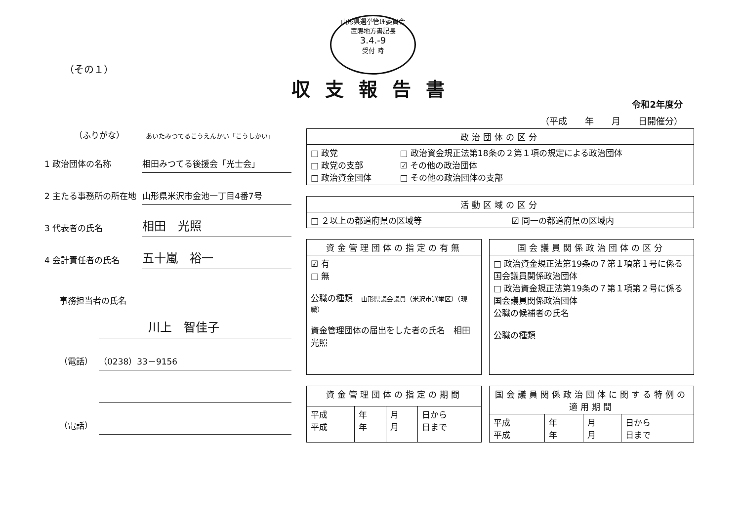山形県選挙管理委員会
置賜地方書記長
3.4.-9
受付 時
（その１）
収支報告書
令和2年度分
（平成　　年　　月　　日開催分）
（ふりがな）　　　あいたみつてるこうえんかい「こうしかい」
1 政治団体の名称 相田みつてる後援会「光士会」
2 主たる事務所の所在地 山形県米沢市金池一丁目4番7号
3 代表者の氏名 相田　光照
4 会計責任者の氏名 五十嵐　裕一
事務担当者の氏名
川上　智佳子
（電話） （0238）33－9156
（電話）
| 政治団体の区分 | |
| --- | --- |
| □ 政党 □ 政党の支部 □ 政治資金団体 | □ 政治資金規正法第18条の２第１項の規定による政治団体 ☑ その他の政治団体 □ その他の政治団体の支部 |
| 活動区域の区分 | |
| --- | --- |
| □ ２以上の都道府県の区域等 | ☑ 同一の都道府県の区域内 |
| 資金管理団体の指定の有無 |
| --- |
| ☑ 有 □ 無 公職の種類 山形県議会議員（米沢市選挙区）（現職） 資金管理団体の届出をした者の氏名 相田 光照 |
| 国会議員関係政治団体の区分 |
| --- |
| □ 政治資金規正法第19条の７第１項第１号に係る国会議員関係政治団体 □ 政治資金規正法第19条の７第１項第２号に係る国会議員関係政治団体 公職の候補者の氏名 公職の種類 |
| 資金管理団体の指定の期間 | | | |
| --- | --- | --- | --- |
| 平成 平成 | 年 年 | 月 月 | 日から 日まで |
| 国会議員関係政治団体に関する特例の適用期間 | | | |
| --- | --- | --- | --- |
| 平成 平成 | 年 年 | 月 月 | 日から 日まで |